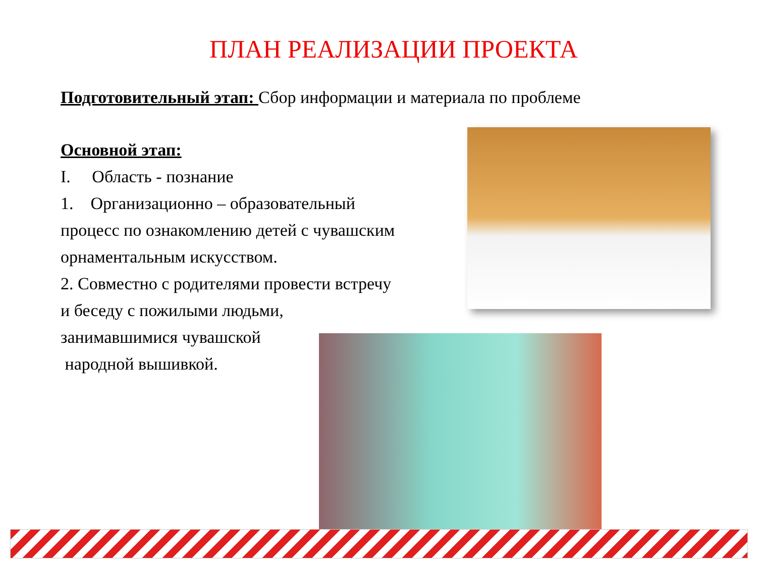ПЛАН РЕАЛИЗАЦИИ ПРОЕКТА
Подготовительный этап: Сбор информации и материала по проблеме
Основной этап:
I. Область - познание
1. Организационно – образовательный процесс по ознакомлению детей с чувашским орнаментальным искусством.
2. Совместно с родителями провести встречу и беседу с пожилыми людьми, занимавшимися чувашской
народной вышивкой.